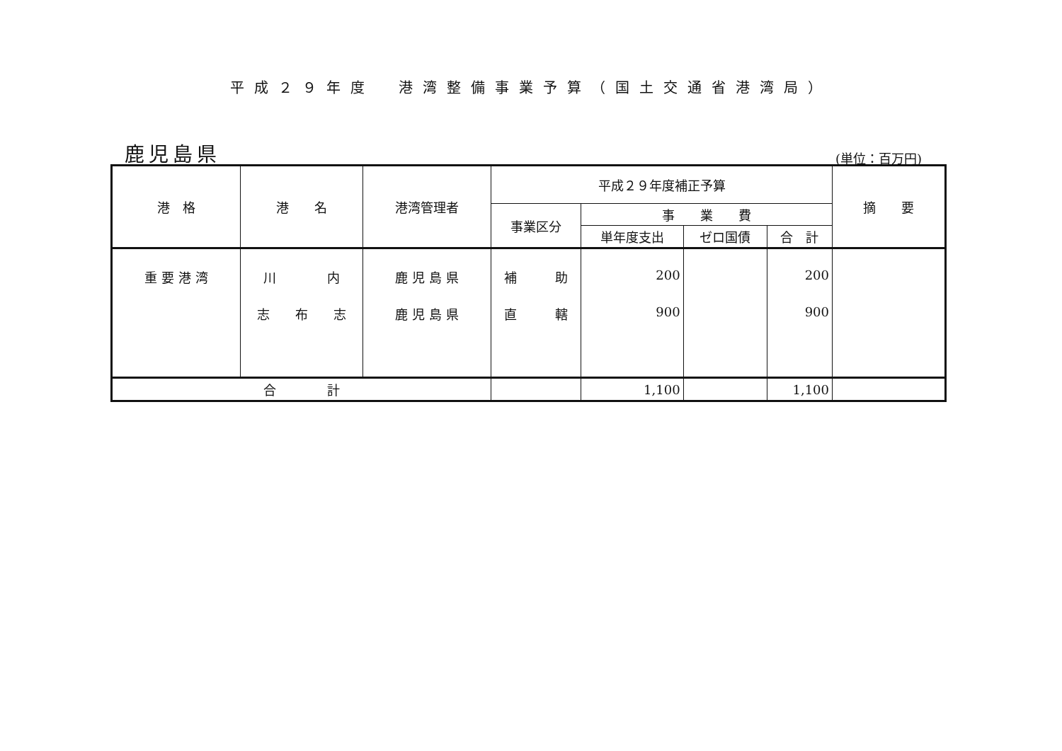平成２９年度　港湾整備事業予算（国土交通省港湾局）
鹿児島県 (単位：百万円)
| 港 格 | 港 名 | 港湾管理者 | 平成２９年度補正予算 | | | | 摘 要 |
| --- | --- | --- | --- | --- | --- | --- | --- |
| | | | 事業区分 | 事 業 費 | | | |
| | | | | 単年度支出 | ゼロ国債 | 合 計 | |
| 重 要 港 湾 | 川 内 | 鹿 児 島 県 | 補 助 | 200 | | 200 | |
| | 志 布 志 | 鹿 児 島 県 | 直 轄 | 900 | | 900 | |
| 合 計 | | | | 1,100 | | 1,100 | |